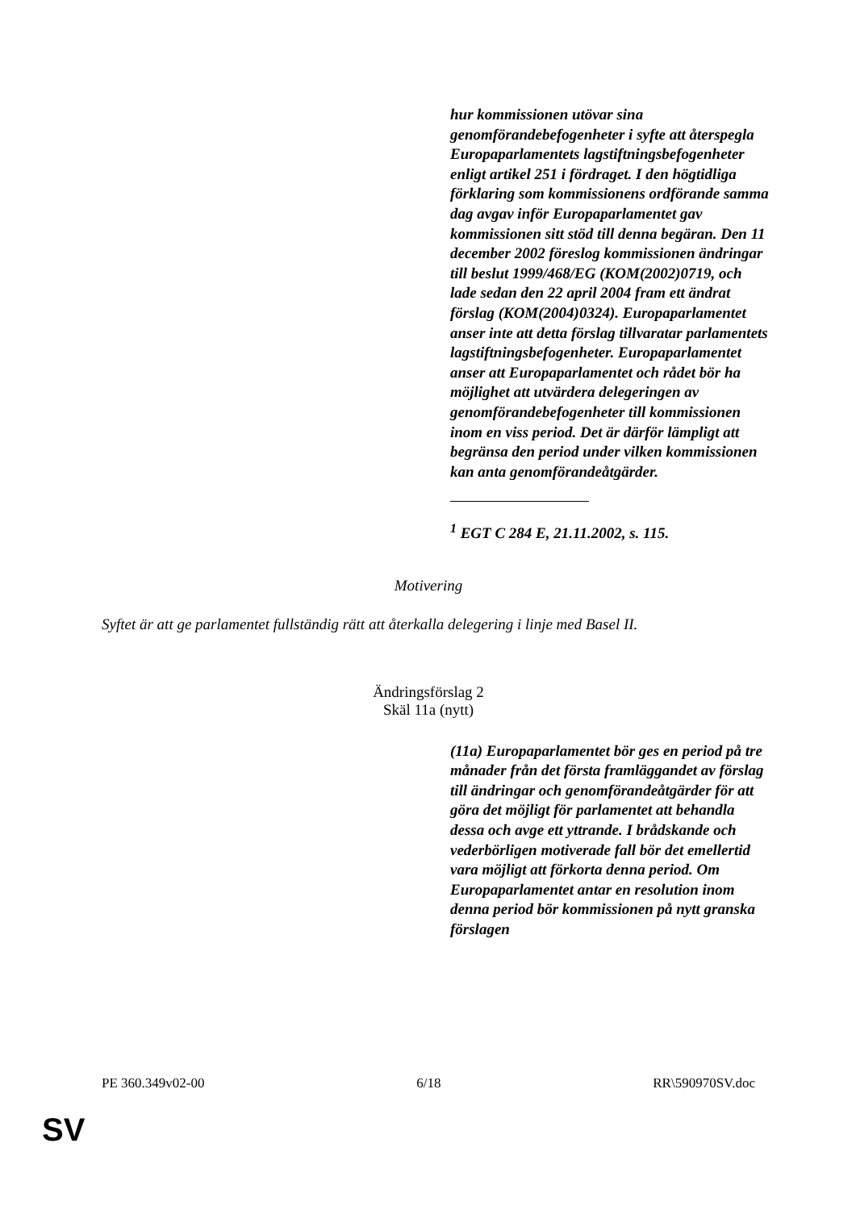hur kommissionen utövar sina genomförandebefogenheter i syfte att återspegla Europaparlamentets lagstiftningsbefogenheter enligt artikel 251 i fördraget. I den högtidliga förklaring som kommissionens ordförande samma dag avgav inför Europaparlamentet gav kommissionen sitt stöd till denna begäran. Den 11 december 2002 föreslog kommissionen ändringar till beslut 1999/468/EG (KOM(2002)0719, och lade sedan den 22 april 2004 fram ett ändrat förslag (KOM(2004)0324). Europaparlamentet anser inte att detta förslag tillvaratar parlamentets lagstiftningsbefogenheter. Europaparlamentet anser att Europaparlamentet och rådet bör ha möjlighet att utvärdera delegeringen av genomförandebefogenheter till kommissionen inom en viss period. Det är därför lämpligt att begränsa den period under vilken kommissionen kan anta genomförandeåtgärder.
<sup>1</sup> EGT C 284 E, 21.11.2002, s. 115.
Motivering
Syftet är att ge parlamentet fullständig rätt att återkalla delegering i linje med Basel II.
Ändringsförslag 2
Skäl 11a (nytt)
(11a) Europaparlamentet bör ges en period på tre månader från det första framläggandet av förslag till ändringar och genomförandeåtgärder för att göra det möjligt för parlamentet att behandla dessa och avge ett yttrande. I brådskande och vederbörligen motiverade fall bör det emellertid vara möjligt att förkorta denna period. Om Europaparlamentet antar en resolution inom denna period bör kommissionen på nytt granska förslagen
PE 360.349v02-00 6/18 RR\590970SV.doc
SV